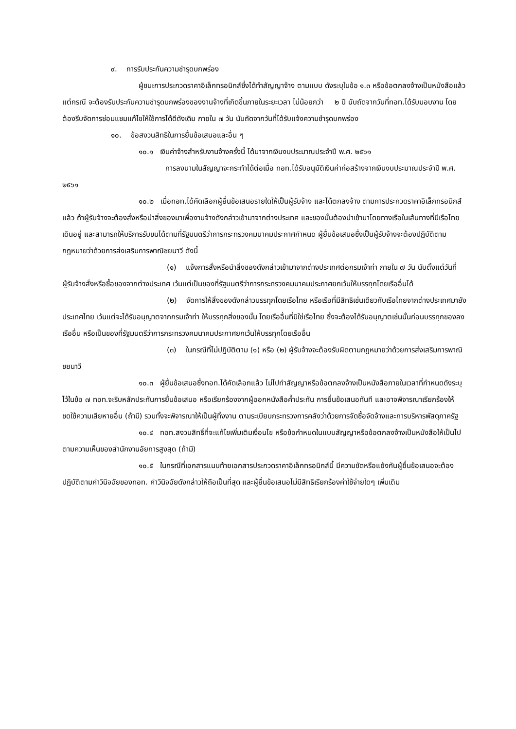๙. การรับประกันความชำรุดบกพร่อง
ผู้ชนะการประกวดราคาอิเล็กทรอนิกส์ซึ่งได้ทำสัญญาจ้าง ตามแบบ ดังระบุในข้อ ๑.๓ หรือข้อตกลงจ้างเป็นหนังสือแล้วแต่กรณี จะต้องรับประกันความชำรุดบกพร่องของงานจ้างที่เกิดขึ้นภายในระยะเวลา ไม่น้อยกว่า ๒ ปี นับถัดจากวันที่ทอท.ได้รับมอบงาน โดยต้องรีบจัดการซ่อมแซมแก้ไขให้ใช้การได้ดีดังเดิม ภายใน ๗ วัน นับถัดจากวันที่ได้รับแจ้งความชำรุดบกพร่อง
๑๐. ข้อสงวนสิทธิในการยื่นข้อเสนอและอื่น ๆ
๑๐.๑ เงินค่าจ้างสำหรับงานจ้างครั้งนี้ ได้มาจากเงินงบประมาณประจำปี พ.ศ. ๒๕๖๑
การลงนามในสัญญาจะกระทำได้ต่อเมื่อ ทอท.ได้รับอนุมัติเงินค่าก่อสร้างจากเงินงบประมาณประจำปี พ.ศ. ๒๕๖๑
๑๐.๒ เมื่อทอท.ได้คัดเลือกผู้ยื่นข้อเสนอรายใดให้เป็นผู้รับจ้าง และได้ตกลงจ้าง ตามการประกวดราคาอิเล็กทรอนิกส์แล้ว ถ้าผู้รับจ้างจะต้องสั่งหรือนำสิ่งของมาเพื่องานจ้างดังกล่าวเข้ามาจากต่างประเทศ และของนั้นต้องนำเข้ามาโดยทางเรือในเส้นทางที่มีเรือไทยเดินอยู่ และสามารถให้บริการรับขนได้ตามที่รัฐมนตรีว่าการกระทรวงคมนาคมประกาศกำหนด ผู้ยื่นข้อเสนอซึ่งเป็นผู้รับจ้างจะต้องปฏิบัติตามกฎหมายว่าด้วยการส่งเสริมการพาณิชยนาวี ดังนี้
(๑) แจ้งการสั่งหรือนำสิ่งของดังกล่าวเข้ามาจากต่างประเทศต่อกรมเจ้าท่า ภายใน ๗ วัน นับตั้งแต่วันที่ผู้รับจ้างสั่งหรือซื้อของจากต่างประเทศ เว้นแต่เป็นของที่รัฐมนตรีว่าการกระทรวงคมนาคมประกาศยกเว้นให้บรรทุกโดยเรืออื่นได้
(๒) จัดการให้สิ่งของดังกล่าวบรรทุกโดยเรือไทย หรือเรือที่มีสิทธิเช่นเดียวกับเรือไทยจากต่างประเทศมายังประเทศไทย เว้นแต่จะได้รับอนุญาตจากกรมเจ้าท่า ให้บรรทุกสิ่งของนั้น โดยเรืออื่นที่มิใช่เรือไทย ซึ่งจะต้องได้รับอนุญาตเช่นนั้นก่อนบรรทุกของลงเรืออื่น หรือเป็นของที่รัฐมนตรีว่าการกระทรวงคมนาคมประกาศยกเว้นให้บรรทุกโดยเรืออื่น
(๓) ในกรณีที่ไม่ปฏิบัติตาม (๑) หรือ (๒) ผู้รับจ้างจะต้องรับผิดตามกฎหมายว่าด้วยการส่งเสริมการพาณิชยนาวี
๑๐.๓ ผู้ยื่นข้อเสนอซึ่งทอท.ได้คัดเลือกแล้ว ไม่ไปทำสัญญาหรือข้อตกลงจ้างเป็นหนังสือภายในเวลาที่กำหนดดังระบุไว้ในข้อ ๗ ทอท.จะริบหลักประกันการยื่นข้อเสนอ หรือเรียกร้องจากผู้ออกหนังสือค้ำประกัน การยื่นข้อเสนอทันที และอาจพิจารณาเรียกร้องให้ชดใช้ความเสียหายอื่น (ถ้ามี) รวมทั้งจะพิจารณาให้เป็นผู้ทิ้งงาน ตามระเบียบกระทรวงการคลังว่าด้วยการจัดซื้อจัดจ้างและการบริหารพัสดุภาครัฐ
๑๐.๔ ทอท.สงวนสิทธิ์ที่จะแก้ไขเพิ่มเติมเงื่อนไข หรือข้อกำหนดในแบบสัญญาหรือข้อตกลงจ้างเป็นหนังสือให้เป็นไปตามความเห็นของสำนักงานอัยการสูงสุด (ถ้ามี)
๑๐.๕ ในกรณีที่เอกสารแนบท้ายเอกสารประกวดราคาอิเล็กทรอนิกส์นี้ มีความขัดหรือแย้งกันผู้ยื่นข้อเสนอจะต้องปฏิบัติตามคำวินิจฉัยของทอท. คำวินิจฉัยดังกล่าวให้ถือเป็นที่สุด และผู้ยื่นข้อเสนอไม่มีสิทธิเรียกร้องค่าใช้จ่ายใดๆ เพิ่มเติม